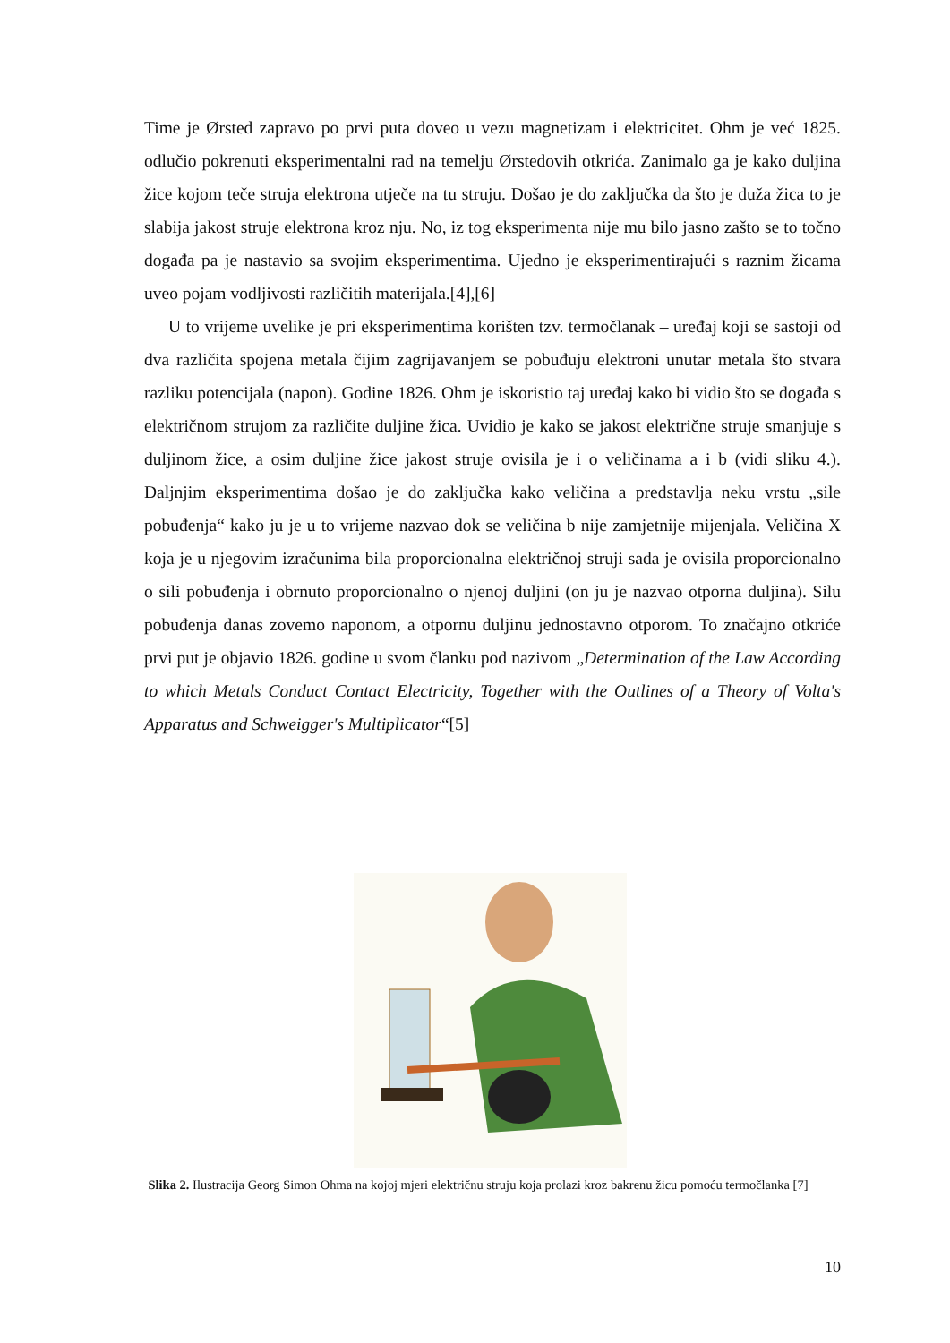Time je Ørsted zapravo po prvi puta doveo u vezu magnetizam i elektricitet. Ohm je već 1825. odlučio pokrenuti eksperimentalni rad na temelju Ørstedovih otkrića. Zanimalo ga je kako duljina žice kojom teče struja elektrona utječe na tu struju. Došao je do zaključka da što je duža žica to je slabija jakost struje elektrona kroz nju. No, iz tog eksperimenta nije mu bilo jasno zašto se to točno događa pa je nastavio sa svojim eksperimentima. Ujedno je eksperimentirajući s raznim žicama uveo pojam vodljivosti različitih materijala.[4],[6]
U to vrijeme uvelike je pri eksperimentima korišten tzv. termočlanak – uređaj koji se sastoji od dva različita spojena metala čijim zagrijavanjem se pobuđuju elektroni unutar metala što stvara razliku potencijala (napon). Godine 1826. Ohm je iskoristio taj uređaj kako bi vidio što se događa s električnom strujom za različite duljine žica. Uvidio je kako se jakost električne struje smanjuje s duljinom žice, a osim duljine žice jakost struje ovisila je i o veličinama a i b (vidi sliku 4.). Daljnjim eksperimentima došao je do zaključka kako veličina a predstavlja neku vrstu „sile pobuđenja“ kako ju je u to vrijeme nazvao dok se veličina b nije zamjetnije mijenjala. Veličina X koja je u njegovim izračunima bila proporcionalna električnoj struji sada je ovisila proporcionalno o sili pobuđenja i obrnuto proporcionalno o njenoj duljini (on ju je nazvao otporna duljina). Silu pobuđenja danas zovemo naponom, a otpornu duljinu jednostavno otporom. To značajno otkriće prvi put je objavio 1826. godine u svom članku pod nazivom „Determination of the Law According to which Metals Conduct Contact Electricity, Together with the Outlines of a Theory of Volta's Apparatus and Schweigger's Multiplicator“[5]
Slika 2. Ilustracija Georg Simon Ohma na kojoj mjeri električnu struju koja prolazi kroz bakrenu žicu pomoću termočlanka [7]
10